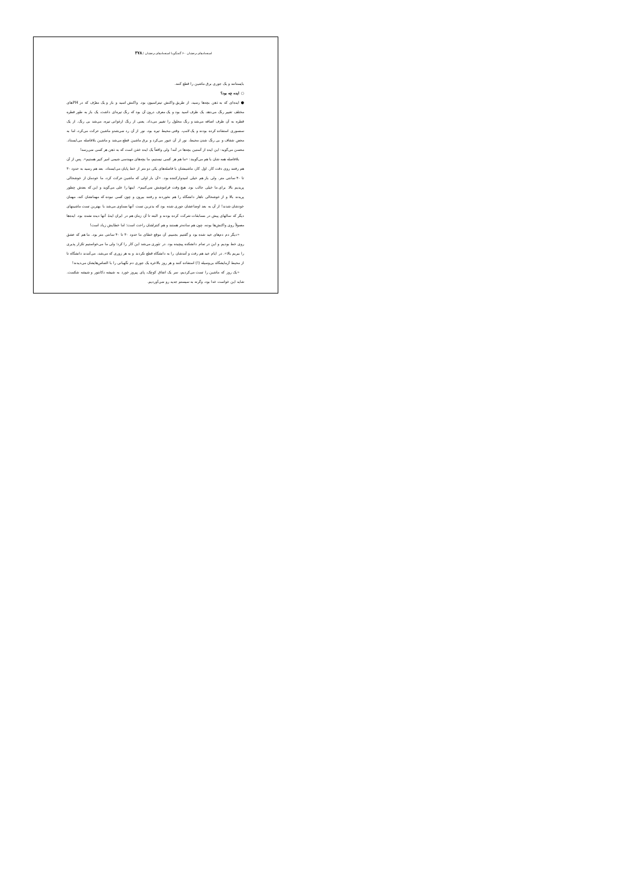استعدادهای درخشان ۶۰ گفتگو با استعدادهای درخشان / ۳۷۸
بایستانند و یک جوری برق ماشین را قطع کنند.
○ ایده چه بود؟
● ایده‌ای که به ذهن بچه‌ها رسید، از طریق واکنش تیتراسیون بود. واکنش اسید و باز و یک معرّف که در PHهای مختلف تغییر رنگ می‌دهد. یک ظرف اسید بود و یک معرف درون آن بود که رنگ تیره‌ای داشت. یک باز به طور قطره قطره به آن ظرف اضافه می‌شد و رنگ محلول را تغییر می‌داد. یعنی از رنگ ارغوانی تیره، می‌شد بی رنگ. از یک سنسوری استفاده کرده بودند و یک لامپ. وقتی محیط تیره بود. نور از آن رد نمی‌شدو ماشین حرکت می‌کرد، اما به محض شفاف و بی رنگ شدن محیط، نور از آن عبور می‌کرد و برق ماشین قطع می‌شد و ماشین بلافاصله می‌ایستاد. محسن می‌گوید: این ایده از آستین بچه‌ها در آمد! ولی واقعاً یک ایده خفن است که به ذهن هر کسی نمی‌رسد!
بلافاصله همه شان با هم می‌گویند: «ما هم هر کسی نیستیم، ما بچه‌های مهندسی شیمی امیر کبیر هستیم». پس از آن هم رفتند روی دقت کار. اول کار، ماشینشان با فاصله‌های یکی دو متر از خط پایان می‌ایستاد، بعد هم رسید به حدود ۳۰ تا ۴۰ سانتی متر. ولی باز هم خیلی امیدوارکننده بود. «آن بار اولی که ماشین حرکت کرد، ما خودمان از خوشحالی پریدیم بالا. برای ما خیلی جالب بود. هیچ وقت فراموشش نمی‌کنیم». اینها را علی می‌گوید و این که بعدش چطور پریدند بالا و از خوشحالی ناهار دانشگاه را هم نخوردند و رفتند بیرون و چون کسی نبوده که مهمانشان کند، مهمان خودشان شدند! از آن به بعد اوضاعشان جوری شده بود که بدترین تست آنها مساوی می‌شد با بهترین تست ماشینهای دیگر که سالهای پیش در مسابقات شرکت کرده بودند و البته تا آن زمان هم در ایران ایدهٔ آنها دیده نشده بود. ایده‌ها معمولاً روی واکنش‌ها بوده، چون هم ساده‌تر هستند و هم کنترلشان راحت است؛ اما خطایش زیاد است!
«دیگر دم دم‌های عید شده بود و گفتیم بجنبیم. آن موقع خطای ما حدود ۳۰ تا ۴۰ سانتی متر بود. ما هم که عشق روی خط بودیم و این در تمام دانشکده پیچیده بود. در تئوری می‌شد این کار را کرد؛ ولی ما می‌خواستیم تکرار پذیری را ببریم بالا». در ایام عید هم رفت و آمدشان را به دانشگاه قطع نکردند و به هر زوری که می‌شد، می‌آمدند دانشگاه تا از محیط آزمایشگاه بی‌وسیله (!) استفاده کنند و هر روز بالاخره یک جوری دم نگهبانی را با التماس‌هایشان می‌دیدند!
«یک روز که ماشین را تست می‌کردیم، سر یک اتفاق کوچک، پای پیروز خورد به شیشه دکانتور و شیشه شکست. شاید این خواست خدا بود، وگرنه به سیستم جدید رو نمی‌آوردیم.